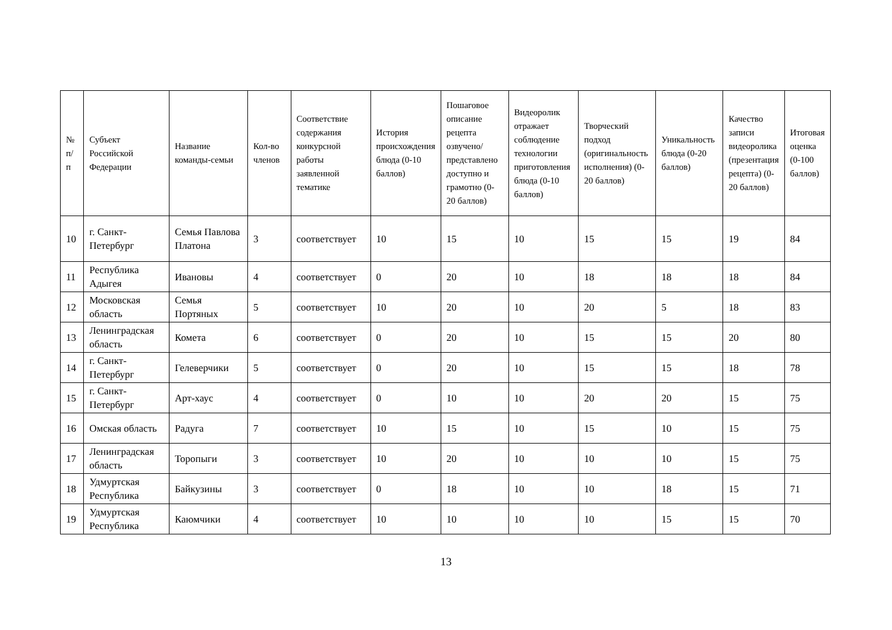| № п/п | Субъект Российской Федерации | Название команды-семьи | Кол-во членов | Соответствие содержания конкурсной работы заявленной тематике | История происхождения блюда (0-10 баллов) | Пошаговое описание рецепта озвучено/представлено доступно и грамотно (0-20 баллов) | Видеоролик отражает соблюдение технологии приготовления блюда (0-10 баллов) | Творческий подход (оригинальность исполнения) (0-20 баллов) | Уникальность блюда (0-20 баллов) | Качество записи видеоролика (презентация рецепта) (0-20 баллов) | Итоговая оценка (0-100 баллов) |
| --- | --- | --- | --- | --- | --- | --- | --- | --- | --- | --- | --- |
| 10 | г. Санкт-Петербург | Семья Павлова Платона | 3 | соответствует | 10 | 15 | 10 | 15 | 15 | 19 | 84 |
| 11 | Республика Адыгея | Ивановы | 4 | соответствует | 0 | 20 | 10 | 18 | 18 | 18 | 84 |
| 12 | Московская область | Семья Портяных | 5 | соответствует | 10 | 20 | 10 | 20 | 5 | 18 | 83 |
| 13 | Ленинградская область | Комета | 6 | соответствует | 0 | 20 | 10 | 15 | 15 | 20 | 80 |
| 14 | г. Санкт-Петербург | Гелеверчики | 5 | соответствует | 0 | 20 | 10 | 15 | 15 | 18 | 78 |
| 15 | г. Санкт-Петербург | Арт-хаус | 4 | соответствует | 0 | 10 | 10 | 20 | 20 | 15 | 75 |
| 16 | Омская область | Радуга | 7 | соответствует | 10 | 15 | 10 | 15 | 10 | 15 | 75 |
| 17 | Ленинградская область | Торопыги | 3 | соответствует | 10 | 20 | 10 | 10 | 10 | 15 | 75 |
| 18 | Удмуртская Республика | Байкузины | 3 | соответствует | 0 | 18 | 10 | 10 | 18 | 15 | 71 |
| 19 | Удмуртская Республика | Каюмчики | 4 | соответствует | 10 | 10 | 10 | 10 | 15 | 15 | 70 |
13